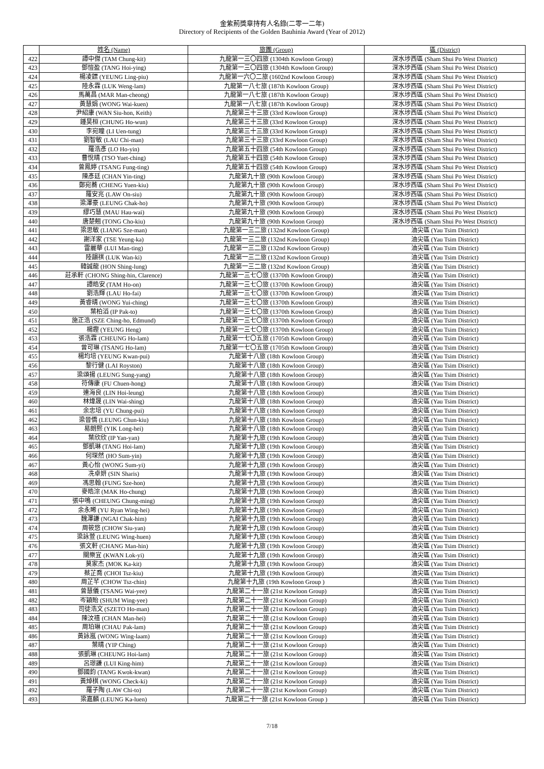金紫荊獎章持有人名錄(二零一二年)
Directory of Recipients of the Golden Bauhinia Award (Year of 2012)
| | 姓名 (Name) | 旅團 (Group) | 區 (District) |
| 422 | 譚中傑 (TAM Chung-kit) | 九龍第一三〇四旅 (1304th Kowloon Group) | 深水埗西區 (Sham Shui Po West District) |
| 423 | 鄧愷盈 (TANG Hoi-ying) | 九龍第一三〇四旅 (1304th Kowloon Group) | 深水埗西區 (Sham Shui Po West District) |
| 424 | 楊凌鏢 (YEUNG Ling-piu) | 九龍第一六〇二旅 (1602nd Kowloon Group) | 深水埗西區 (Sham Shui Po West District) |
| 425 | 陸永霖 (LUK Weng-lam) | 九龍第一八七旅 (187th Kowloon Group) | 深水埗西區 (Sham Shui Po West District) |
| 426 | 馬萬昌 (MAR Man-cheong) | 九龍第一八七旅 (187th Kowloon Group) | 深水埗西區 (Sham Shui Po West District) |
| 427 | 黃慧娟 (WONG Wai-kuen) | 九龍第一八七旅 (187th Kowloon Group) | 深水埗西區 (Sham Shui Po West District) |
| 428 | 尹紹康 (WAN Siu-hon, Keith) | 九龍第三十三旅 (33rd Kowloon Group) | 深水埗西區 (Sham Shui Po West District) |
| 429 | 鍾昊桓 (CHUNG Ho-wun) | 九龍第三十三旅 (33rd Kowloon Group) | 深水埗西區 (Sham Shui Po West District) |
| 430 | 李宛瞳 (LI Uen-tung) | 九龍第三十三旅 (33rd Kowloon Group) | 深水埗西區 (Sham Shui Po West District) |
| 431 | 劉智敏 (LAU Chi-man) | 九龍第三十三旅 (33rd Kowloon Group) | 深水埗西區 (Sham Shui Po West District) |
| 432 | 羅浩彥 (LO Ho-yin) | 九龍第五十四旅 (54th Kowloon Group) | 深水埗西區 (Sham Shui Po West District) |
| 433 | 曹悅晴 (TSO Yuet-ching) | 九龍第五十四旅 (54th Kowloon Group) | 深水埗西區 (Sham Shui Po West District) |
| 434 | 曾鳳婷 (TSANG Fung-ting) | 九龍第五十四旅 (54th Kowloon Group) | 深水埗西區 (Sham Shui Po West District) |
| 435 | 陳彥廷 (CHAN Yin-ting) | 九龍第九十旅 (90th Kowloon Group) | 深水埗西區 (Sham Shui Po West District) |
| 436 | 鄭宛蕎 (CHENG Yuen-kiu) | 九龍第九十旅 (90th Kowloon Group) | 深水埗西區 (Sham Shui Po West District) |
| 437 | 羅安兆 (LAW On-siu) | 九龍第九十旅 (90th Kowloon Group) | 深水埗西區 (Sham Shui Po West District) |
| 438 | 梁澤豪 (LEUNG Chak-ho) | 九龍第九十旅 (90th Kowloon Group) | 深水埗西區 (Sham Shui Po West District) |
| 439 | 繆巧慧 (MAU Hau-wai) | 九龍第九十旅 (90th Kowloon Group) | 深水埗西區 (Sham Shui Po West District) |
| 440 | 唐楚翹 (TONG Cho-kiu) | 九龍第九十旅 (90th Kowloon Group) | 深水埗西區 (Sham Shui Po West District) |
| 441 | 梁思敏 (LIANG Sze-man) | 九龍第一三二旅 (132nd Kowloon Group) | 油尖區 (Yau Tsim District) |
| 442 | 謝洋家 (TSE Yeung-ka) | 九龍第一三二旅 (132nd Kowloon Group) | 油尖區 (Yau Tsim District) |
| 443 | 雷麗華 (LUI Man-ting) | 九龍第一三二旅 (132nd Kowloon Group) | 油尖區 (Yau Tsim District) |
| 444 | 陸韻祺 (LUK Wan-ki) | 九龍第一三二旅 (132nd Kowloon Group) | 油尖區 (Yau Tsim District) |
| 445 | 韓誠龍 (HON Shing-lung) | 九龍第一三二旅 (132nd Kowloon Group) | 油尖區 (Yau Tsim District) |
| 446 | 莊承軒 (CHONG Shing-hin, Clarence) | 九龍第一三七〇旅 (1370th Kowloon Group) | 油尖區 (Yau Tsim District) |
| 447 | 譚皓安 (TAM Ho-on) | 九龍第一三七〇旅 (1370th Kowloon Group) | 油尖區 (Yau Tsim District) |
| 448 | 劉浩輝 (LAU Ho-fai) | 九龍第一三七〇旅 (1370th Kowloon Group) | 油尖區 (Yau Tsim District) |
| 449 | 黃睿晴 (WONG Yui-ching) | 九龍第一三七〇旅 (1370th Kowloon Group) | 油尖區 (Yau Tsim District) |
| 450 | 葉柏滔 (IP Pak-to) | 九龍第一三七〇旅 (1370th Kowloon Group) | 油尖區 (Yau Tsim District) |
| 451 | 施正浩 (SZE Ching-ho, Edmund) | 九龍第一三七〇旅 (1370th Kowloon Group) | 油尖區 (Yau Tsim District) |
| 452 | 楊鏗 (YEUNG Heng) | 九龍第一三七〇旅 (1370th Kowloon Group) | 油尖區 (Yau Tsim District) |
| 453 | 張浩霖 (CHEUNG Ho-lam) | 九龍第一七〇五旅 (1705th Kowloon Group) | 油尖區 (Yau Tsim District) |
| 454 | 曾可琳 (TSANG Ho-lam) | 九龍第一七〇五旅 (1705th Kowloon Group) | 油尖區 (Yau Tsim District) |
| 455 | 楊均培 (YEUNG Kwan-pui) | 九龍第十八旅 (18th Kowloon Group) | 油尖區 (Yau Tsim District) |
| 456 | 黎行健 (LAI Royston) | 九龍第十八旅 (18th Kowloon Group) | 油尖區 (Yau Tsim District) |
| 457 | 梁頌揚 (LEUNG Sung-yang) | 九龍第十八旅 (18th Kowloon Group) | 油尖區 (Yau Tsim District) |
| 458 | 符傳康 (FU Chuen-hong) | 九龍第十八旅 (18th Kowloon Group) | 油尖區 (Yau Tsim District) |
| 459 | 連海良 (LIN Hoi-leung) | 九龍第十八旅 (18th Kowloon Group) | 油尖區 (Yau Tsim District) |
| 460 | 林煒晟 (LIN Wai-shing) | 九龍第十八旅 (18th Kowloon Group) | 油尖區 (Yau Tsim District) |
| 461 | 余忠培 (YU Chung-pui) | 九龍第十八旅 (18th Kowloon Group) | 油尖區 (Yau Tsim District) |
| 462 | 梁晉僑 (LEUNG Chun-kiu) | 九龍第十八旅 (18th Kowloon Group) | 油尖區 (Yau Tsim District) |
| 463 | 易朗熙 (YIK Long-hei) | 九龍第十八旅 (18th Kowloon Group) | 油尖區 (Yau Tsim District) |
| 464 | 葉欣欣 (IP Yan-yan) | 九龍第十九旅 (19th Kowloon Group) | 油尖區 (Yau Tsim District) |
| 465 | 鄧凱琳 (TANG Hoi-lam) | 九龍第十九旅 (19th Kowloon Group) | 油尖區 (Yau Tsim District) |
| 466 | 何琛然 (HO Sum-yin) | 九龍第十九旅 (19th Kowloon Group) | 油尖區 (Yau Tsim District) |
| 467 | 黃心怡 (WONG Sum-yi) | 九龍第十九旅 (19th Kowloon Group) | 油尖區 (Yau Tsim District) |
| 468 | 冼卓妍 (SIN Sharis) | 九龍第十九旅 (19th Kowloon Group) | 油尖區 (Yau Tsim District) |
| 469 | 馮思翰 (FUNG Sze-hon) | 九龍第十九旅 (19th Kowloon Group) | 油尖區 (Yau Tsim District) |
| 470 | 麥皓淙 (MAK Ho-chung) | 九龍第十九旅 (19th Kowloon Group) | 油尖區 (Yau Tsim District) |
| 471 | 張中鳴 (CHEUNG Chung-ming) | 九龍第十九旅 (19th Kowloon Group) | 油尖區 (Yau Tsim District) |
| 472 | 余永晞 (YU Ryan Wing-hei) | 九龍第十九旅 (19th Kowloon Group) | 油尖區 (Yau Tsim District) |
| 473 | 魏澤謙 (NGAI Chak-him) | 九龍第十九旅 (19th Kowloon Group) | 油尖區 (Yau Tsim District) |
| 474 | 周筱悠 (CHOW Siu-yan) | 九龍第十九旅 (19th Kowloon Group) | 油尖區 (Yau Tsim District) |
| 475 | 梁詠萱 (LEUNG Wing-huen) | 九龍第十九旅 (19th Kowloon Group) | 油尖區 (Yau Tsim District) |
| 476 | 張文軒 (CHANG Man-hin) | 九龍第十九旅 (19th Kowloon Group) | 油尖區 (Yau Tsim District) |
| 477 | 關樂宜 (KWAN Lok-yi) | 九龍第十九旅 (19th Kowloon Group) | 油尖區 (Yau Tsim District) |
| 478 | 莫家杰 (MOK Ka-kit) | 九龍第十九旅 (19th Kowloon Group) | 油尖區 (Yau Tsim District) |
| 479 | 蔡芷喬 (CHOI Tsz-kiu) | 九龍第十九旅 (19th Kowloon Group) | 油尖區 (Yau Tsim District) |
| 480 | 周芷芊 (CHOW Tsz-chin) | 九龍第十九旅 (19th Kowloon Group ) | 油尖區 (Yau Tsim District) |
| 481 | 曾慧儀 (TSANG Wai-yee) | 九龍第二十一旅 (21st Kowloon Group) | 油尖區 (Yau Tsim District) |
| 482 | 岑穎貽 (SHUM Wing-yee) | 九龍第二十一旅 (21st Kowloon Group) | 油尖區 (Yau Tsim District) |
| 483 | 司徒浩文 (SZETO Ho-man) | 九龍第二十一旅 (21st Kowloon Group) | 油尖區 (Yau Tsim District) |
| 484 | 陳汶禧 (CHAN Man-hei) | 九龍第二十一旅 (21st Kowloon Group) | 油尖區 (Yau Tsim District) |
| 485 | 周珀琳 (CHAU Pak-lam) | 九龍第二十一旅 (21st Kowloon Group) | 油尖區 (Yau Tsim District) |
| 486 | 黃詠嵐 (WONG Wing-laam) | 九龍第二十一旅 (21st Kowloon Group) | 油尖區 (Yau Tsim District) |
| 487 | 葉晴 (YIP Ching) | 九龍第二十一旅 (21st Kowloon Group) | 油尖區 (Yau Tsim District) |
| 488 | 張凱琳 (CHEUNG Hoi-lam) | 九龍第二十一旅 (21st Kowloon Group) | 油尖區 (Yau Tsim District) |
| 489 | 呂璟謙 (LUI King-him) | 九龍第二十一旅 (21st Kowloon Group) | 油尖區 (Yau Tsim District) |
| 490 | 鄧國鈞 (TANG Kwok-kwan) | 九龍第二十一旅 (21st Kowloon Group) | 油尖區 (Yau Tsim District) |
| 491 | 黃焯棋 (WONG Check-ki) | 九龍第二十一旅 (21st Kowloon Group) | 油尖區 (Yau Tsim District) |
| 492 | 羅子陶 (LAW Chi-to) | 九龍第二十一旅 (21st Kowloon Group) | 油尖區 (Yau Tsim District) |
| 493 | 梁嘉麟 (LEUNG Ka-luen) | 九龍第二十一旅 (21st Kowloon Group ) | 油尖區 (Yau Tsim District) |
7/18